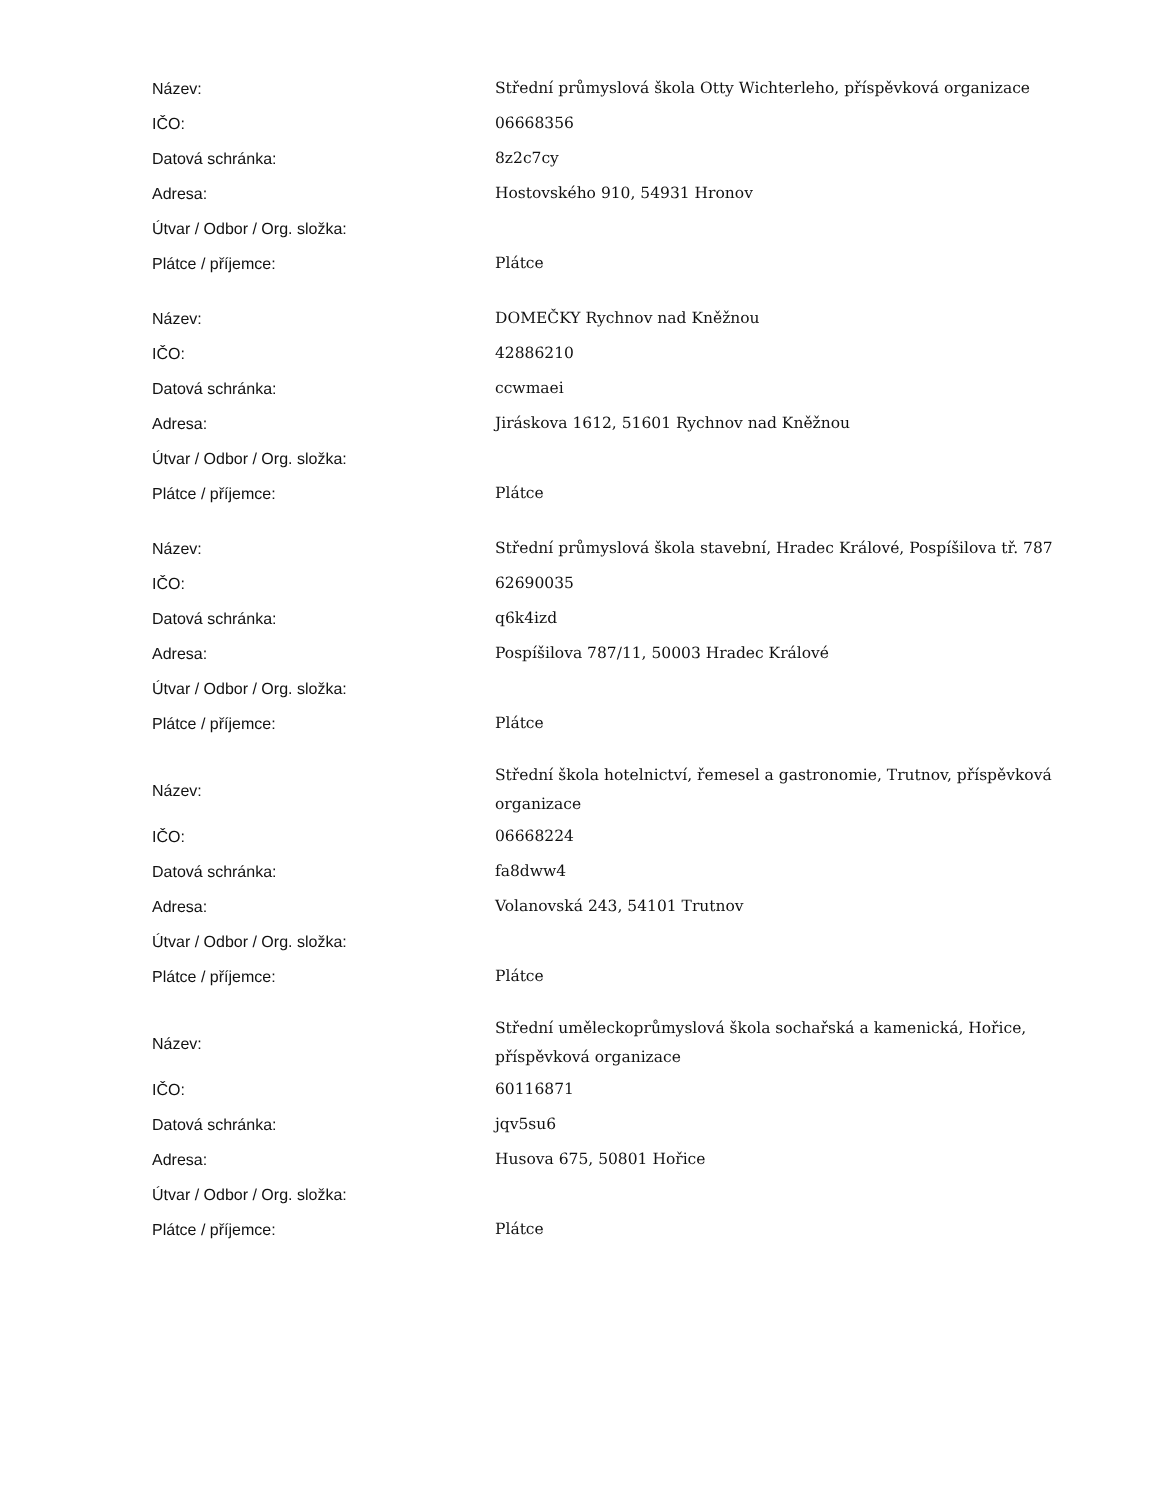| Název: | Střední průmyslová škola Otty Wichterleho, příspěvková organizace |
| IČO: | 06668356 |
| Datová schránka: | 8z2c7cy |
| Adresa: | Hostovského 910, 54931 Hronov |
| Útvar / Odbor / Org. složka: | |
| Plátce / příjemce: | Plátce |
| Název: | DOMEČKY Rychnov nad Kněžnou |
| IČO: | 42886210 |
| Datová schránka: | ccwmaei |
| Adresa: | Jiráskova 1612, 51601 Rychnov nad Kněžnou |
| Útvar / Odbor / Org. složka: | |
| Plátce / příjemce: | Plátce |
| Název: | Střední průmyslová škola stavební, Hradec Králové, Pospíšilova tř. 787 |
| IČO: | 62690035 |
| Datová schránka: | q6k4izd |
| Adresa: | Pospíšilova 787/11, 50003 Hradec Králové |
| Útvar / Odbor / Org. složka: | |
| Plátce / příjemce: | Plátce |
| Název: | Střední škola hotelnictví, řemesel a gastronomie, Trutnov, příspěvková organizace |
| IČO: | 06668224 |
| Datová schránka: | fa8dww4 |
| Adresa: | Volanovská 243, 54101 Trutnov |
| Útvar / Odbor / Org. složka: | |
| Plátce / příjemce: | Plátce |
| Název: | Střední uměleckoprůmyslová škola sochařská a kamenická, Hořice, příspěvková organizace |
| IČO: | 60116871 |
| Datová schránka: | jqv5su6 |
| Adresa: | Husova 675, 50801 Hořice |
| Útvar / Odbor / Org. složka: | |
| Plátce / příjemce: | Plátce |